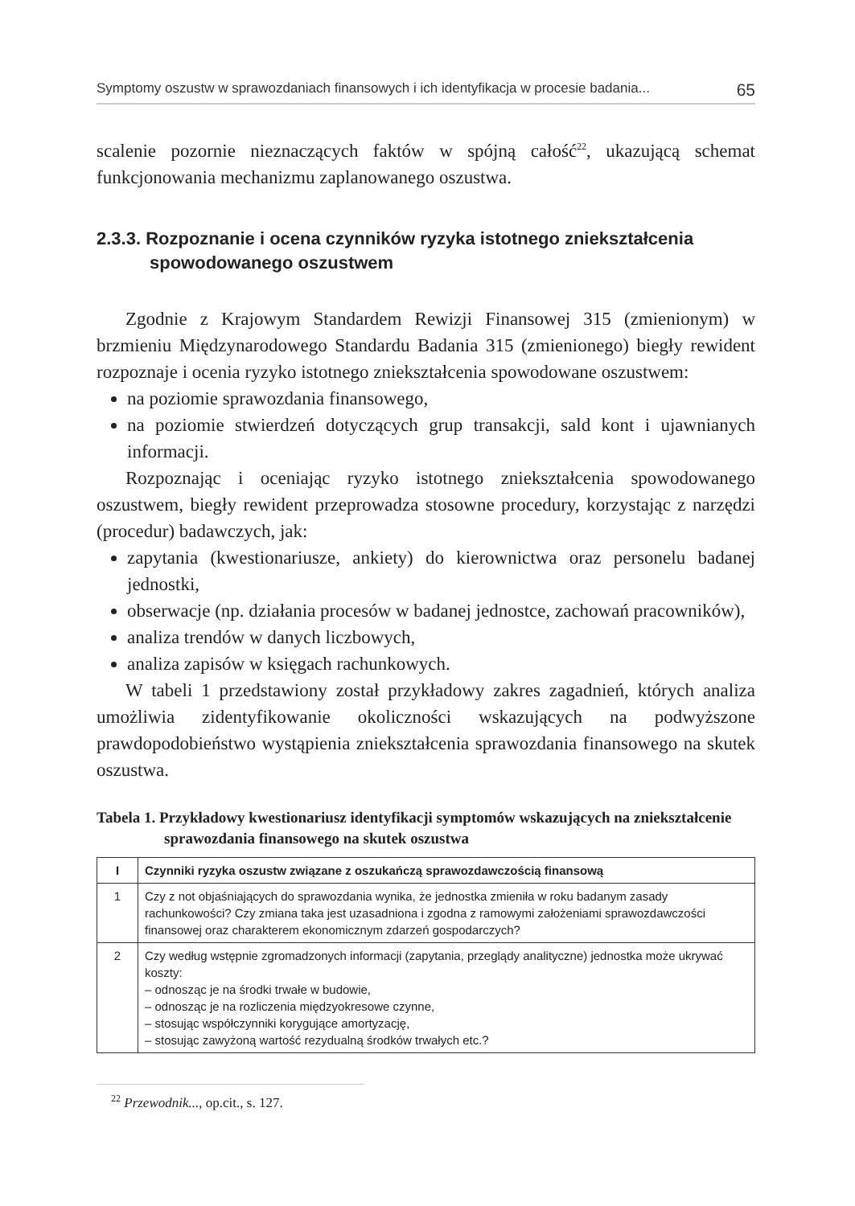Symptomy oszustw w sprawozdaniach finansowych i ich identyfikacja w procesie badania... 65
scalenie pozornie nieznaczących faktów w spójną całość<sup>22</sup>, ukazującą schemat funkcjonowania mechanizmu zaplanowanego oszustwa.
2.3.3. Rozpoznanie i ocena czynników ryzyka istotnego zniekształcenia spowodowanego oszustwem
Zgodnie z Krajowym Standardem Rewizji Finansowej 315 (zmienionym) w brzmieniu Międzynarodowego Standardu Badania 315 (zmienionego) biegły rewident rozpoznaje i ocenia ryzyko istotnego zniekształcenia spowodowane oszustwem:
na poziomie sprawozdania finansowego,
na poziomie stwierdzeń dotyczących grup transakcji, sald kont i ujawnianych informacji.
Rozpoznając i oceniając ryzyko istotnego zniekształcenia spowodowanego oszustwem, biegły rewident przeprowadza stosowne procedury, korzystając z narzędzi (procedur) badawczych, jak:
zapytania (kwestionariusze, ankiety) do kierownictwa oraz personelu badanej jednostki,
obserwacje (np. działania procesów w badanej jednostce, zachowań pracowników),
analiza trendów w danych liczbowych,
analiza zapisów w księgach rachunkowych.
W tabeli 1 przedstawiony został przykładowy zakres zagadnień, których analiza umożliwia zidentyfikowanie okoliczności wskazujących na podwyższone prawdopodobieństwo wystąpienia zniekształcenia sprawozdania finansowego na skutek oszustwa.
Tabela 1. Przykładowy kwestionariusz identyfikacji symptomów wskazujących na zniekształcenie sprawozdania finansowego na skutek oszustwa
| I | Czynniki ryzyka oszustw związane z oszukańczą sprawozdawczością finansową |
| --- | --- |
| 1 | Czy z not objaśniających do sprawozdania wynika, że jednostka zmieniła w roku badanym zasady rachunkowości? Czy zmiana taka jest uzasadniona i zgodna z ramowymi założeniami sprawozdawczości finansowej oraz charakterem ekonomicznym zdarzeń gospodarczych? |
| 2 | Czy według wstępnie zgromadzonych informacji (zapytania, przeglądy analityczne) jednostka może ukrywać koszty: – odnosząc je na środki trwałe w budowie, – odnosząc je na rozliczenia międzyokresowe czynne, – stosując współczynniki korygujące amortyzację, – stosując zawyżoną wartość rezydualną środków trwałych etc.? |
<sup>22</sup> Przewodnik..., op.cit., s. 127.